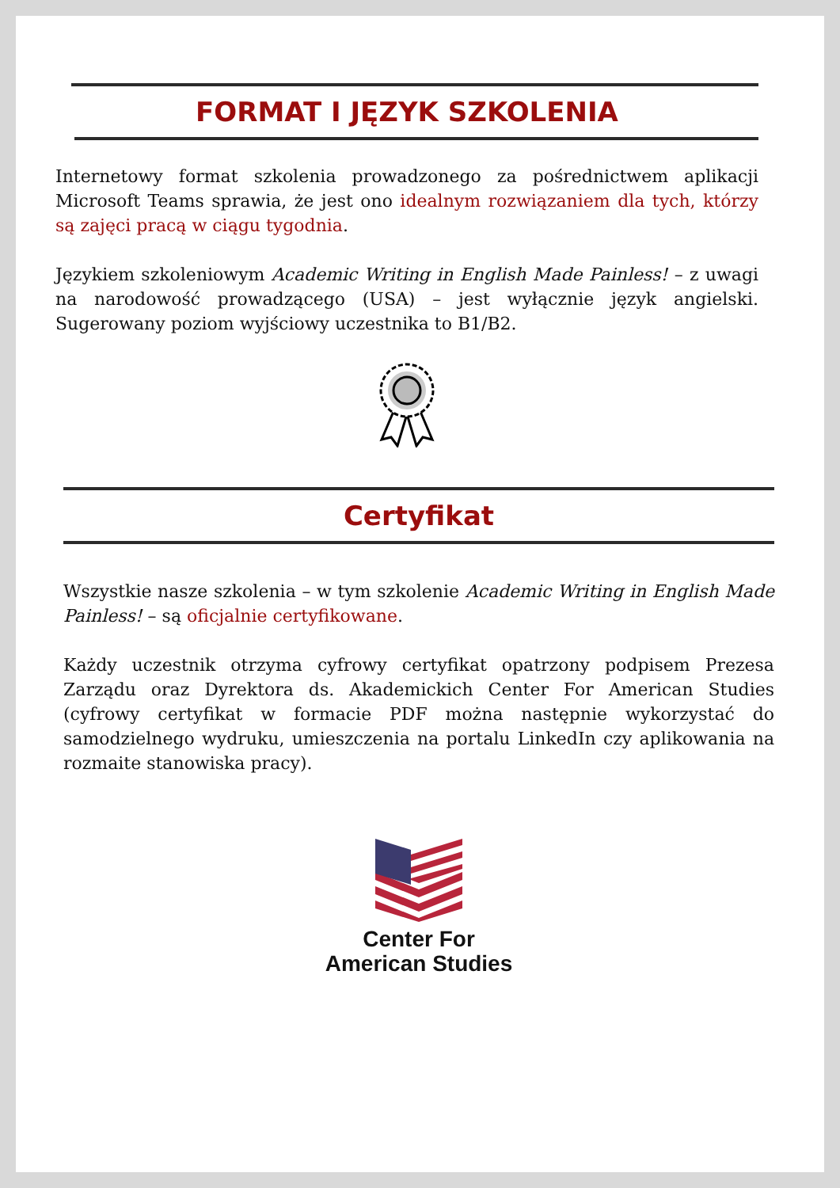FORMAT I JĘZYK SZKOLENIA
Internetowy format szkolenia prowadzonego za pośrednictwem aplikacji Microsoft Teams sprawia, że jest ono idealnym rozwiązaniem dla tych, którzy są zajęci pracą w ciągu tygodnia.
Językiem szkoleniowym Academic Writing in English Made Painless! – z uwagi na narodowość prowadzącego (USA) – jest wyłącznie język angielski. Sugerowany poziom wyjściowy uczestnika to B1/B2.
Certyfikat
Wszystkie nasze szkolenia – w tym szkolenie Academic Writing in English Made Painless! – są oficjalnie certyfikowane.
Każdy uczestnik otrzyma cyfrowy certyfikat opatrzony podpisem Prezesa Zarządu oraz Dyrektora ds. Akademickich Center For American Studies (cyfrowy certyfikat w formacie PDF można następnie wykorzystać do samodzielnego wydruku, umieszczenia na portalu LinkedIn czy aplikowania na rozmaite stanowiska pracy).
Center For
American Studies